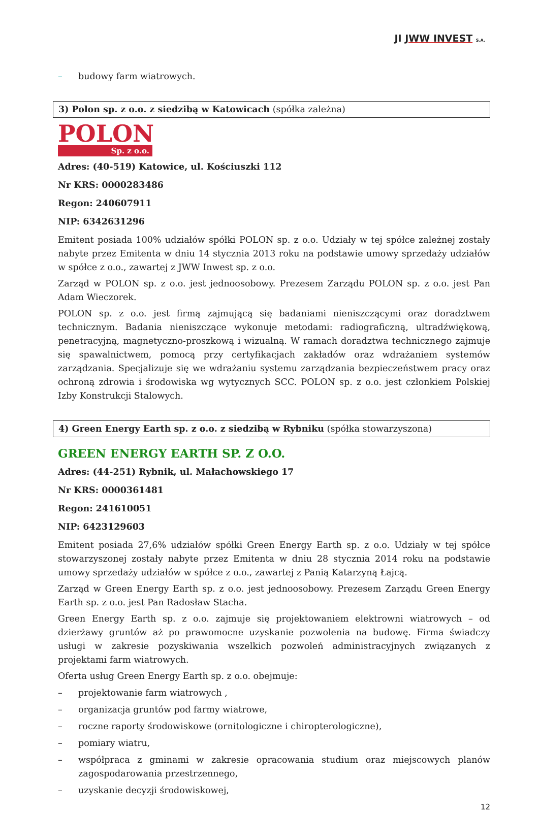JI JWW INVEST S.A.
– budowy farm wiatrowych.
3) Polon sp. z o.o. z siedzibą w Katowicach (spółka zależna)
POLON
Sp. z o.o.
Adres: (40-519) Katowice, ul. Kościuszki 112
Nr KRS: 0000283486
Regon: 240607911
NIP: 6342631296
Emitent posiada 100% udziałów spółki POLON sp. z o.o. Udziały w tej spółce zależnej zostały nabyte przez Emitenta w dniu 14 stycznia 2013 roku na podstawie umowy sprzedaży udziałów w spółce z o.o., zawartej z JWW Inwest sp. z o.o.
Zarząd w POLON sp. z o.o. jest jednoosobowy. Prezesem Zarządu POLON sp. z o.o. jest Pan Adam Wieczorek.
POLON sp. z o.o. jest firmą zajmującą się badaniami nieniszczącymi oraz doradztwem technicznym. Badania nieniszczące wykonuje metodami: radiograficzną, ultradźwiękową, penetracyjną, magnetyczno-proszkową i wizualną. W ramach doradztwa technicznego zajmuje się spawalnictwem, pomocą przy certyfikacjach zakładów oraz wdrażaniem systemów zarządzania. Specjalizuje się we wdrażaniu systemu zarządzania bezpieczeństwem pracy oraz ochroną zdrowia i środowiska wg wytycznych SCC. POLON sp. z o.o. jest członkiem Polskiej Izby Konstrukcji Stalowych.
4) Green Energy Earth sp. z o.o. z siedzibą w Rybniku (spółka stowarzyszona)
GREEN ENERGY EARTH SP. Z O.O.
Adres: (44-251) Rybnik, ul. Małachowskiego 17
Nr KRS: 0000361481
Regon: 241610051
NIP: 6423129603
Emitent posiada 27,6% udziałów spółki Green Energy Earth sp. z o.o. Udziały w tej spółce stowarzyszonej zostały nabyte przez Emitenta w dniu 28 stycznia 2014 roku na podstawie umowy sprzedaży udziałów w spółce z o.o., zawartej z Panią Katarzyną Łajcą.
Zarząd w Green Energy Earth sp. z o.o. jest jednoosobowy. Prezesem Zarządu Green Energy Earth sp. z o.o. jest Pan Radosław Stacha.
Green Energy Earth sp. z o.o. zajmuje się projektowaniem elektrowni wiatrowych – od dzierżawy gruntów aż po prawomocne uzyskanie pozwolenia na budowę. Firma świadczy usługi w zakresie pozyskiwania wszelkich pozwoleń administracyjnych związanych z projektami farm wiatrowych.
Oferta usług Green Energy Earth sp. z o.o. obejmuje:
– projektowanie farm wiatrowych ,
– organizacja gruntów pod farmy wiatrowe,
– roczne raporty środowiskowe (ornitologiczne i chiropterologiczne),
– pomiary wiatru,
– współpraca z gminami w zakresie opracowania studium oraz miejscowych planów zagospodarowania przestrzennego,
– uzyskanie decyzji środowiskowej,
12